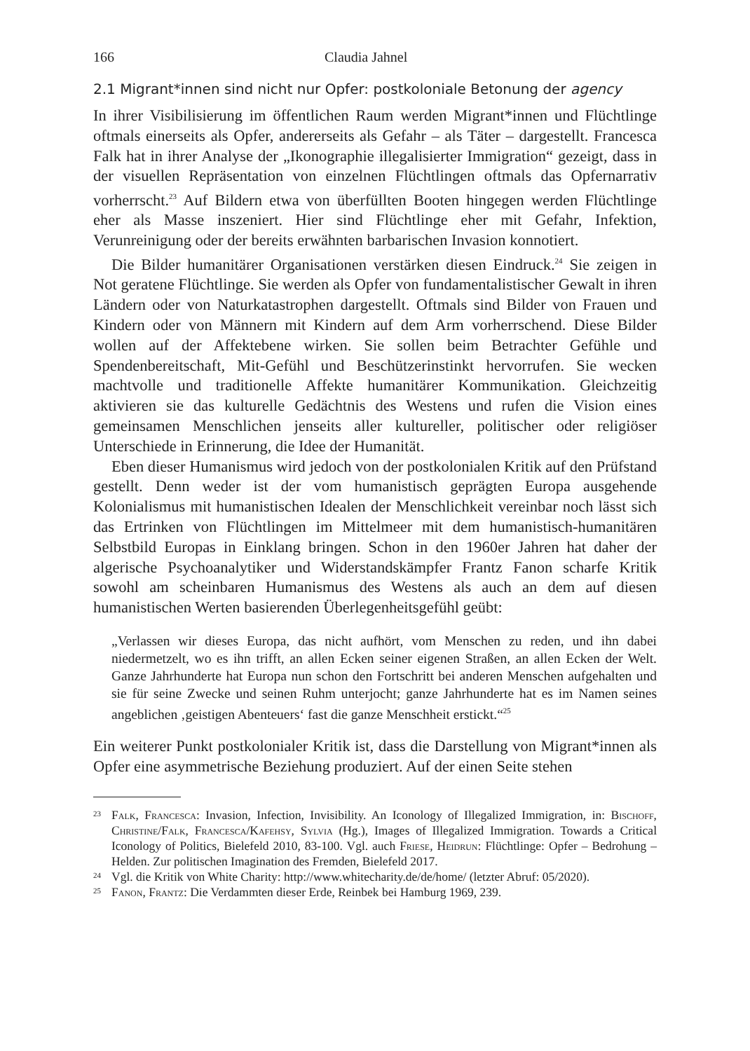166 Claudia Jahnel
2.1 Migrant*innen sind nicht nur Opfer: postkoloniale Betonung der agency
In ihrer Visibilisierung im öffentlichen Raum werden Migrant*innen und Flüchtlinge oftmals einerseits als Opfer, andererseits als Gefahr – als Täter – dargestellt. Francesca Falk hat in ihrer Analyse der „Ikonographie illegalisierter Immigration“ gezeigt, dass in der visuellen Repräsentation von einzelnen Flüchtlingen oftmals das Opfernarrativ vorherrscht.<sup>23</sup> Auf Bildern etwa von überfüllten Booten hingegen werden Flüchtlinge eher als Masse inszeniert. Hier sind Flüchtlinge eher mit Gefahr, Infektion, Verunreinigung oder der bereits erwähnten barbarischen Invasion konnotiert.
Die Bilder humanitärer Organisationen verstärken diesen Eindruck.<sup>24</sup> Sie zeigen in Not geratene Flüchtlinge. Sie werden als Opfer von fundamentalistischer Gewalt in ihren Ländern oder von Naturkatastrophen dargestellt. Oftmals sind Bilder von Frauen und Kindern oder von Männern mit Kindern auf dem Arm vorherrschend. Diese Bilder wollen auf der Affektebene wirken. Sie sollen beim Betrachter Gefühle und Spendenbereitschaft, Mit-Gefühl und Beschützerinstinkt hervorrufen. Sie wecken machtvolle und traditionelle Affekte humanitärer Kommunikation. Gleichzeitig aktivieren sie das kulturelle Gedächtnis des Westens und rufen die Vision eines gemeinsamen Menschlichen jenseits aller kultureller, politischer oder religiöser Unterschiede in Erinnerung, die Idee der Humanität.
Eben dieser Humanismus wird jedoch von der postkolonialen Kritik auf den Prüfstand gestellt. Denn weder ist der vom humanistisch geprägten Europa ausgehende Kolonialismus mit humanistischen Idealen der Menschlichkeit vereinbar noch lässt sich das Ertrinken von Flüchtlingen im Mittelmeer mit dem humanistisch-humanitären Selbstbild Europas in Einklang bringen. Schon in den 1960er Jahren hat daher der algerische Psychoanalytiker und Widerstandskämpfer Frantz Fanon scharfe Kritik sowohl am scheinbaren Humanismus des Westens als auch an dem auf diesen humanistischen Werten basierenden Überlegenheitsgefühl geübt:
„Verlassen wir dieses Europa, das nicht aufhört, vom Menschen zu reden, und ihn dabei niedermetzelt, wo es ihn trifft, an allen Ecken seiner eigenen Straßen, an allen Ecken der Welt. Ganze Jahrhunderte hat Europa nun schon den Fortschritt bei anderen Menschen aufgehalten und sie für seine Zwecke und seinen Ruhm unterjocht; ganze Jahrhunderte hat es im Namen seines angeblichen ‚geistigen Abenteuers‘ fast die ganze Menschheit erstickt.“<sup>25</sup>
Ein weiterer Punkt postkolonialer Kritik ist, dass die Darstellung von Migrant*innen als Opfer eine asymmetrische Beziehung produziert. Auf der einen Seite stehen
23 Falk, Francesca: Invasion, Infection, Invisibility. An Iconology of Illegalized Immigration, in: Bischoff, Christine/Falk, Francesca/Kafehsy, Sylvia (Hg.), Images of Illegalized Immigration. Towards a Critical Iconology of Politics, Bielefeld 2010, 83-100. Vgl. auch Friese, Heidrun: Flüchtlinge: Opfer – Bedrohung – Helden. Zur politischen Imagination des Fremden, Bielefeld 2017.
24 Vgl. die Kritik von White Charity: http://www.whitecharity.de/de/home/ (letzter Abruf: 05/2020).
25 Fanon, Frantz: Die Verdammten dieser Erde, Reinbek bei Hamburg 1969, 239.